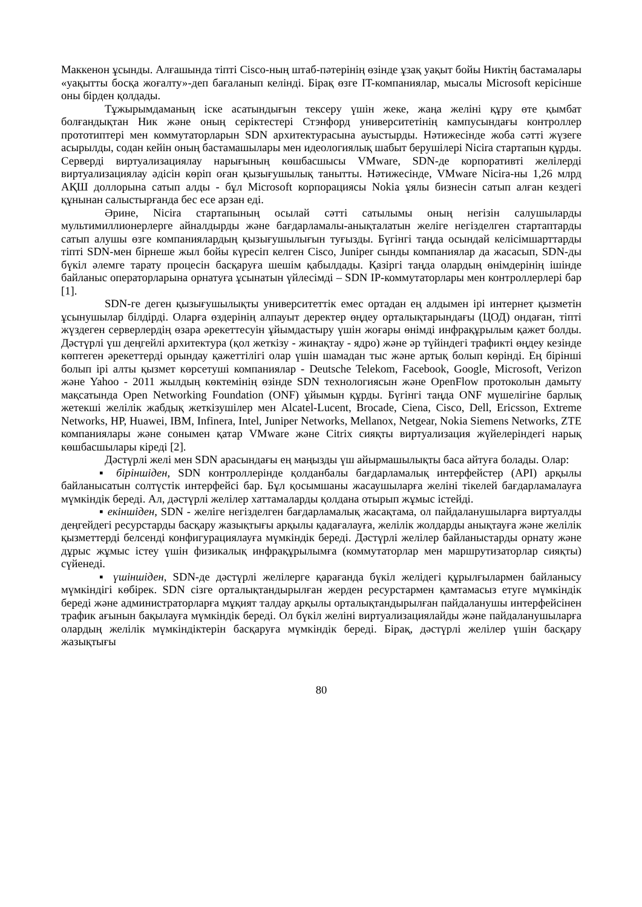Маккенон ұсынды. Алғашында тіпті Cisco-ның штаб-пәтерінің өзінде ұзақ уақыт бойы Никтің бастамалары «уақытты босқа жоғалту»-деп бағаланып келінді. Бірақ өзге IT-компаниялар, мысалы Microsoft керісінше оны бірден қолдады.
Тұжырымдаманың іске асатындығын тексеру үшін жеке, жаңа желіні құру өте қымбат болғандықтан Ник және оның серіктестері Стэнфорд университетінің кампусындағы контроллер прототиптері мен коммутаторларын SDN архитектурасына ауыстырды. Нәтижесінде жоба сәтті жүзеге асырылды, содан кейін оның бастамашылары мен идеологиялық шабыт берушілері Nicira стартапын құрды. Серверді виртуализациялау нарығының көшбасшысы VMware, SDN-де корпоративті желілерді виртуализациялау әдісін көріп оған қызығушылық танытты. Нәтижесінде, VMware Nicira-ны 1,26 млрд АҚШ доллорына сатып алды - бұл Microsoft корпорациясы Nokia ұялы бизнесін сатып алған кездегі құнынан салыстырғанда бес есе арзан еді.
Әрине, Nicira стартапының осылай сәтті сатылымы оның негізін салушыларды мультимиллионерлерге айналдырды және бағдарламалы-анықталатын желіге негізделген стартаптарды сатып алушы өзге компаниялардың қызығушылығын туғызды. Бүгінгі таңда осындай келісімшарттарды тіпті SDN-мен бірнеше жыл бойы күресіп келген Cisco, Juniper сынды компаниялар да жасасып, SDN-ды бүкіл әлемге тарату процесін басқаруға шешім қабылдады. Қазіргі таңда олардың өнімдерінің ішінде байланыс операторларына орнатуға ұсынатын үйлесімді – SDN IP-коммутаторлары мен контроллерлері бар [1].
SDN-ге деген қызығушылықты университеттік емес ортадан ең алдымен ірі интернет қызметін ұсынушылар білдірді. Оларға өздерінің алпауыт деректер өңдеу орталықтарындағы (ЦОД) ондаған, тіпті жүздеген серверлердің өзара әрекеттесуін ұйымдастыру үшін жоғары өнімді инфрақұрылым қажет болды. Дәстүрлі үш деңгейлі архитектура (қол жеткізу - жинақтау - ядро) және әр түйіндегі трафикті өңдеу кезінде көптеген әрекеттерді орындау қажеттілігі олар үшін шамадан тыс және артық болып көрінді. Ең бірінші болып ірі алты қызмет көрсетуші компаниялар - Deutsche Telekom, Facebook, Google, Microsoft, Verizon және Yahoo - 2011 жылдың көктемінің өзінде SDN технологиясын және OpenFlow протоколын дамыту мақсатында Open Networking Foundation (ONF) ұйымын құрды. Бүгінгі таңда ONF мүшелігіне барлық жетекші желілік жабдық жеткізушілер мен Alcatel-Lucent, Brocade, Ciena, Cisco, Dell, Ericsson, Extreme Networks, HP, Huawei, IBM, Infinera, Intel, Juniper Networks, Mellanox, Netgear, Nokia Siemens Networks, ZTE компаниялары және сонымен қатар VMware және Citrix сияқты виртуализация жүйелеріндегі нарық көшбасшылары кіреді [2].
Дәстүрлі желі мен SDN арасындағы ең маңызды үш айырмашылықты баса айтуға болады. Олар:
▪ біріншіден, SDN контроллерінде қолданбалы бағдарламалық интерфейстер (API) арқылы байланысатын солтүстік интерфейсі бар. Бұл қосымшаны жасаушыларға желіні тікелей бағдарламалауға мүмкіндік береді. Ал, дәстүрлі желілер хаттамаларды қолдана отырып жұмыс істейді.
▪ екіншіден, SDN - желіге негізделген бағдарламалық жасақтама, ол пайдаланушыларға виртуалды деңгейдегі ресурстарды басқару жазықтығы арқылы қадағалауға, желілік жолдарды анықтауға және желілік қызметтерді белсенді конфигурациялауға мүмкіндік береді. Дәстүрлі желілер байланыстарды орнату және дұрыс жұмыс істеу үшін физикалық инфрақұрылымға (коммутаторлар мен маршрутизаторлар сияқты) сүйенеді.
▪ үшіншіден, SDN-де дәстүрлі желілерге қарағанда бүкіл желідегі құрылғылармен байланысу мүмкіндігі көбірек. SDN сізге орталықтандырылған жерден ресурстармен қамтамасыз етуге мүмкіндік береді және администраторларға мұқият талдау арқылы орталықтандырылған пайдаланушы интерфейсінен трафик ағынын бақылауға мүмкіндік береді. Ол бүкіл желіні виртуализациялайды және пайдаланушыларға олардың желілік мүмкіндіктерін басқаруға мүмкіндік береді. Бірақ, дәстүрлі желілер үшін басқару жазықтығы
80